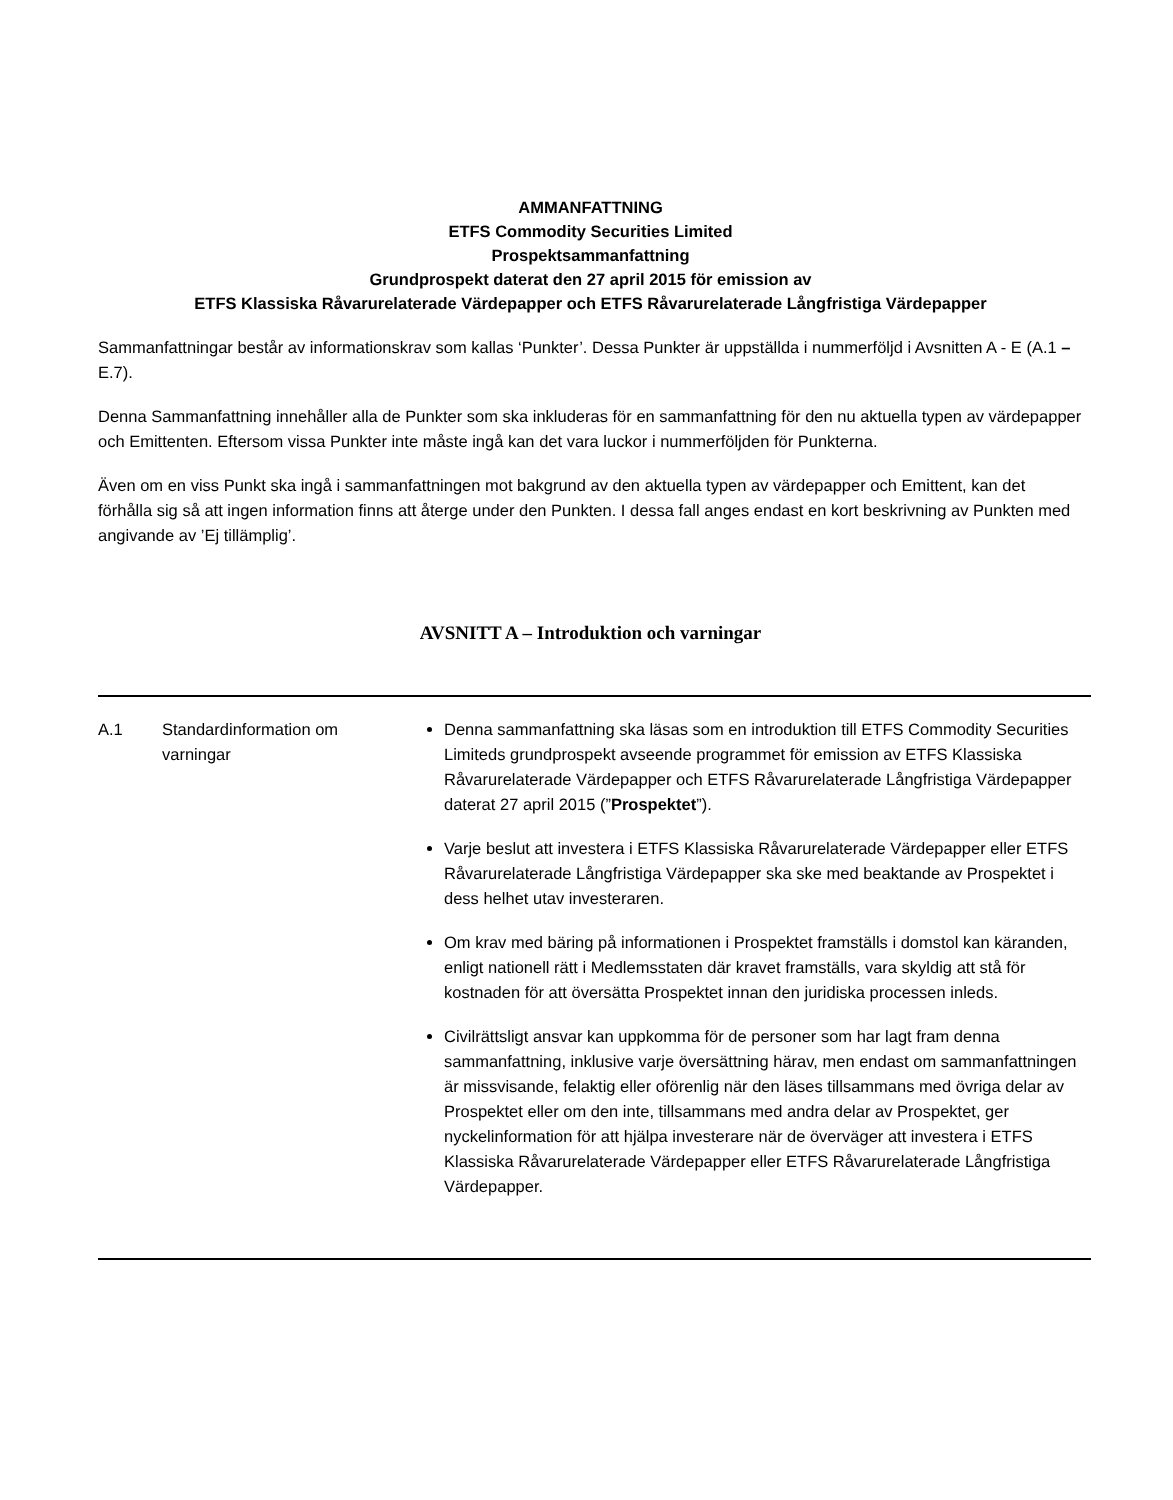AMMANFATTNING
ETFS Commodity Securities Limited
Prospektsammanfattning
Grundprospekt daterat den 27 april 2015 för emission av
ETFS Klassiska Råvarurelaterade Värdepapper och ETFS Råvarurelaterade Långfristiga Värdepapper
Sammanfattningar består av informationskrav som kallas ‘Punkter’. Dessa Punkter är uppställda i nummerföljd i Avsnitten A - E (A.1 – E.7).
Denna Sammanfattning innehåller alla de Punkter som ska inkluderas för en sammanfattning för den nu aktuella typen av värdepapper och Emittenten. Eftersom vissa Punkter inte måste ingå kan det vara luckor i nummerföljden för Punkterna.
Även om en viss Punkt ska ingå i sammanfattningen mot bakgrund av den aktuella typen av värdepapper och Emittent, kan det förhålla sig så att ingen information finns att återge under den Punkten. I dessa fall anges endast en kort beskrivning av Punkten med angivande av ’Ej tillämplig’.
AVSNITT A – Introduktion och varningar
| A.1 | Standardinformation om varningar | Denna sammanfattning ska läsas som en introduktion till ETFS Commodity Securities Limiteds grundprospekt avseende programmet för emission av ETFS Klassiska Råvarurelaterade Värdepapper och ETFS Råvarurelaterade Långfristiga Värdepapper daterat 27 april 2015 (” Prospektet ”). Varje beslut att investera i ETFS Klassiska Råvarurelaterade Värdepapper eller ETFS Råvarurelaterade Långfristiga Värdepapper ska ske med beaktande av Prospektet i dess helhet utav investeraren. Om krav med bäring på informationen i Prospektet framställs i domstol kan käranden, enligt nationell rätt i Medlemsstaten där kravet framställs, vara skyldig att stå för kostnaden för att översätta Prospektet innan den juridiska processen inleds. Civilrättsligt ansvar kan uppkomma för de personer som har lagt fram denna sammanfattning, inklusive varje översättning härav, men endast om sammanfattningen är missvisande, felaktig eller oförenlig när den läses tillsammans med övriga delar av Prospektet eller om den inte, tillsammans med andra delar av Prospektet, ger nyckelinformation för att hjälpa investerare när de överväger att investera i ETFS Klassiska Råvarurelaterade Värdepapper eller ETFS Råvarurelaterade Långfristiga Värdepapper. |